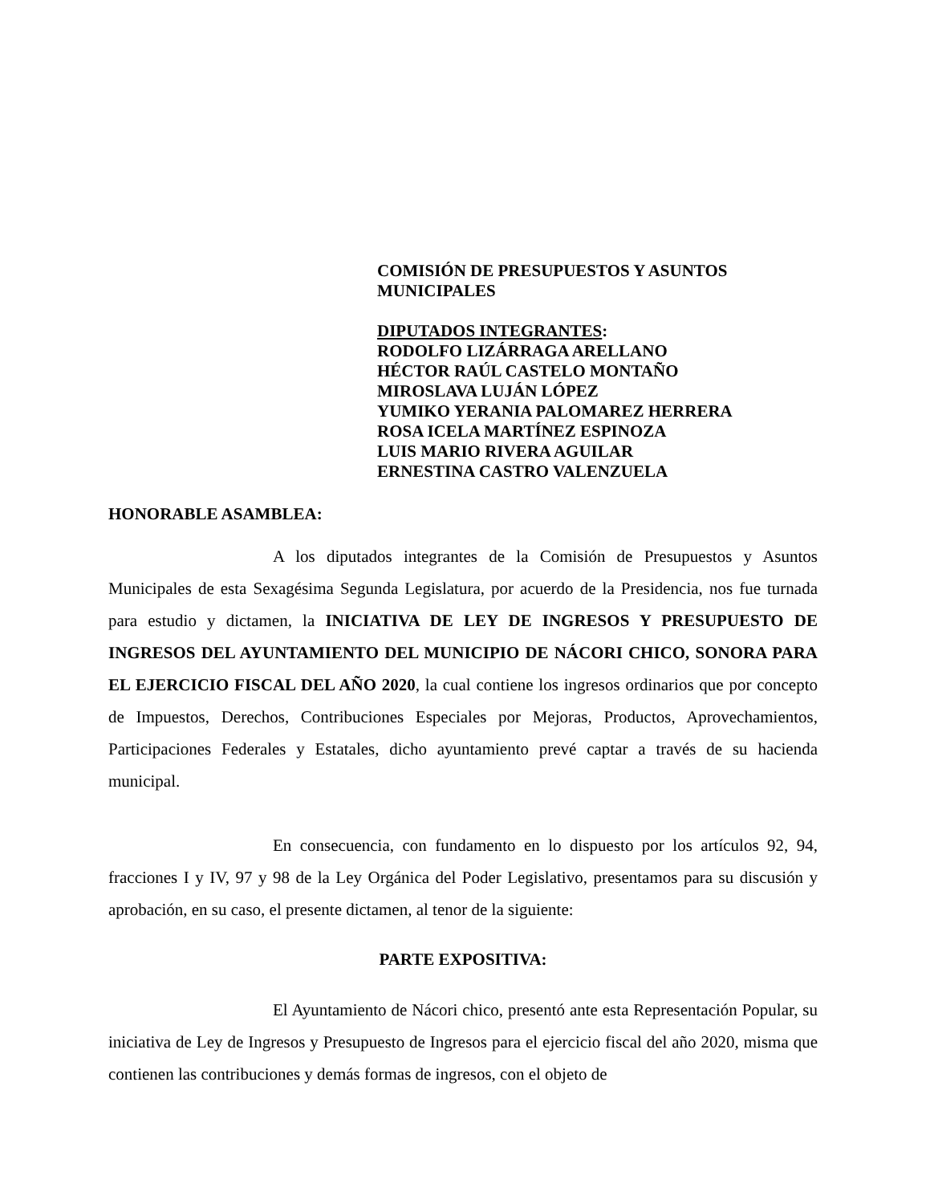COMISIÓN DE PRESUPUESTOS Y ASUNTOS MUNICIPALES
DIPUTADOS INTEGRANTES:
RODOLFO LIZÁRRAGA ARELLANO
HÉCTOR RAÚL CASTELO MONTAÑO
MIROSLAVA LUJÁN LÓPEZ
YUMIKO YERANIA PALOMAREZ HERRERA
ROSA ICELA MARTÍNEZ ESPINOZA
LUIS MARIO RIVERA AGUILAR
ERNESTINA CASTRO VALENZUELA
HONORABLE ASAMBLEA:
A los diputados integrantes de la Comisión de Presupuestos y Asuntos Municipales de esta Sexagésima Segunda Legislatura, por acuerdo de la Presidencia, nos fue turnada para estudio y dictamen, la INICIATIVA DE LEY DE INGRESOS Y PRESUPUESTO DE INGRESOS DEL AYUNTAMIENTO DEL MUNICIPIO DE NÁCORI CHICO, SONORA PARA EL EJERCICIO FISCAL DEL AÑO 2020, la cual contiene los ingresos ordinarios que por concepto de Impuestos, Derechos, Contribuciones Especiales por Mejoras, Productos, Aprovechamientos, Participaciones Federales y Estatales, dicho ayuntamiento prevé captar a través de su hacienda municipal.
En consecuencia, con fundamento en lo dispuesto por los artículos 92, 94, fracciones I y IV, 97 y 98 de la Ley Orgánica del Poder Legislativo, presentamos para su discusión y aprobación, en su caso, el presente dictamen, al tenor de la siguiente:
PARTE EXPOSITIVA:
El Ayuntamiento de Nácori chico, presentó ante esta Representación Popular, su iniciativa de Ley de Ingresos y Presupuesto de Ingresos para el ejercicio fiscal del año 2020, misma que contienen las contribuciones y demás formas de ingresos, con el objeto de